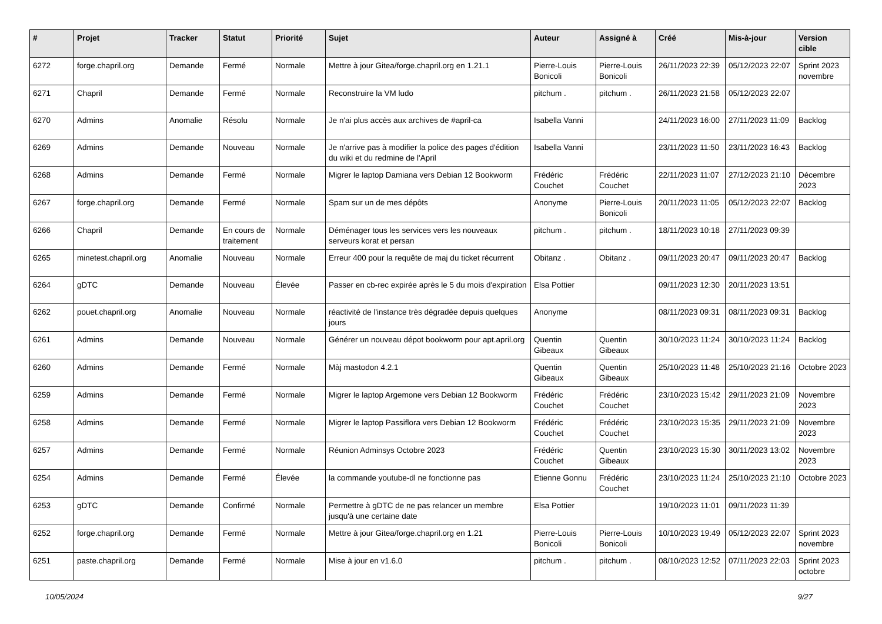| # | Projet | Tracker | Statut | Priorité | Sujet | Auteur | Assigné à | Créé | Mis-à-jour | Version cible |
| --- | --- | --- | --- | --- | --- | --- | --- | --- | --- | --- |
| 6272 | forge.chapril.org | Demande | Fermé | Normale | Mettre à jour Gitea/forge.chapril.org en 1.21.1 | Pierre-Louis Bonicoli | Pierre-Louis Bonicoli | 26/11/2023 22:39 | 05/12/2023 22:07 | Sprint 2023 novembre |
| 6271 | Chapril | Demande | Fermé | Normale | Reconstruire la VM ludo | pitchum . | pitchum . | 26/11/2023 21:58 | 05/12/2023 22:07 | |
| 6270 | Admins | Anomalie | Résolu | Normale | Je n'ai plus accès aux archives de #april-ca | Isabella Vanni | | 24/11/2023 16:00 | 27/11/2023 11:09 | Backlog |
| 6269 | Admins | Demande | Nouveau | Normale | Je n'arrive pas à modifier la police des pages d'édition du wiki et du redmine de l'April | Isabella Vanni | | 23/11/2023 11:50 | 23/11/2023 16:43 | Backlog |
| 6268 | Admins | Demande | Fermé | Normale | Migrer le laptop Damiana vers Debian 12 Bookworm | Frédéric Couchet | Frédéric Couchet | 22/11/2023 11:07 | 27/12/2023 21:10 | Décembre 2023 |
| 6267 | forge.chapril.org | Demande | Fermé | Normale | Spam sur un de mes dépôts | Anonyme | Pierre-Louis Bonicoli | 20/11/2023 11:05 | 05/12/2023 22:07 | Backlog |
| 6266 | Chapril | Demande | En cours de traitement | Normale | Déménager tous les services vers les nouveaux serveurs korat et persan | pitchum . | pitchum . | 18/11/2023 10:18 | 27/11/2023 09:39 | |
| 6265 | minetest.chapril.org | Anomalie | Nouveau | Normale | Erreur 400 pour la requête de maj du ticket récurrent | Obitanz . | Obitanz . | 09/11/2023 20:47 | 09/11/2023 20:47 | Backlog |
| 6264 | gDTC | Demande | Nouveau | Élevée | Passer en cb-rec expirée après le 5 du mois d'expiration | Elsa Pottier | | 09/11/2023 12:30 | 20/11/2023 13:51 | |
| 6262 | pouet.chapril.org | Anomalie | Nouveau | Normale | réactivité de l'instance très dégradée depuis quelques jours | Anonyme | | 08/11/2023 09:31 | 08/11/2023 09:31 | Backlog |
| 6261 | Admins | Demande | Nouveau | Normale | Générer un nouveau dépot bookworm pour apt.april.org | Quentin Gibeaux | Quentin Gibeaux | 30/10/2023 11:24 | 30/10/2023 11:24 | Backlog |
| 6260 | Admins | Demande | Fermé | Normale | Màj mastodon 4.2.1 | Quentin Gibeaux | Quentin Gibeaux | 25/10/2023 11:48 | 25/10/2023 21:16 | Octobre 2023 |
| 6259 | Admins | Demande | Fermé | Normale | Migrer le laptop Argemone vers Debian 12 Bookworm | Frédéric Couchet | Frédéric Couchet | 23/10/2023 15:42 | 29/11/2023 21:09 | Novembre 2023 |
| 6258 | Admins | Demande | Fermé | Normale | Migrer le laptop Passiflora vers Debian 12 Bookworm | Frédéric Couchet | Frédéric Couchet | 23/10/2023 15:35 | 29/11/2023 21:09 | Novembre 2023 |
| 6257 | Admins | Demande | Fermé | Normale | Réunion Adminsys Octobre 2023 | Frédéric Couchet | Quentin Gibeaux | 23/10/2023 15:30 | 30/11/2023 13:02 | Novembre 2023 |
| 6254 | Admins | Demande | Fermé | Élevée | la commande youtube-dl ne fonctionne pas | Etienne Gonnu | Frédéric Couchet | 23/10/2023 11:24 | 25/10/2023 21:10 | Octobre 2023 |
| 6253 | gDTC | Demande | Confirmé | Normale | Permettre à gDTC de ne pas relancer un membre jusqu'à une certaine date | Elsa Pottier | | 19/10/2023 11:01 | 09/11/2023 11:39 | |
| 6252 | forge.chapril.org | Demande | Fermé | Normale | Mettre à jour Gitea/forge.chapril.org en 1.21 | Pierre-Louis Bonicoli | Pierre-Louis Bonicoli | 10/10/2023 19:49 | 05/12/2023 22:07 | Sprint 2023 novembre |
| 6251 | paste.chapril.org | Demande | Fermé | Normale | Mise à jour en v1.6.0 | pitchum . | pitchum . | 08/10/2023 12:52 | 07/11/2023 22:03 | Sprint 2023 octobre |
10/05/2024 9/27